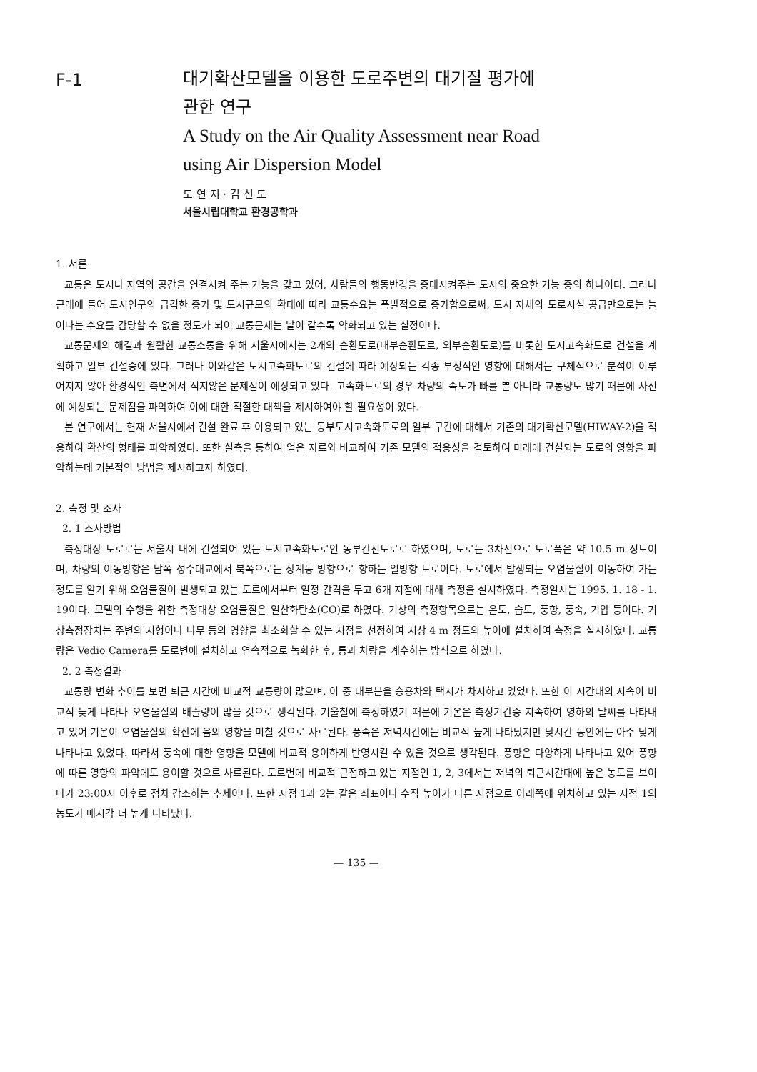F-1
대기확산모델을 이용한 도로주변의 대기질 평가에
관한 연구
A Study on the Air Quality Assessment near Road
using Air Dispersion Model
도 연 지 · 김 신 도
서울시립대학교 환경공학과
1. 서론
교통은 도시나 지역의 공간을 연결시켜 주는 기능을 갖고 있어, 사람들의 행동반경을 증대시켜주는 도시의 중요한 기능 중의 하나이다. 그러나 근래에 들어 도시인구의 급격한 증가 및 도시규모의 확대에 따라 교통수요는 폭발적으로 증가함으로써, 도시 자체의 도로시설 공급만으로는 늘어나는 수요를 감당할 수 없을 정도가 되어 교통문제는 날이 갈수록 악화되고 있는 실정이다.
교통문제의 해결과 원활한 교통소통을 위해 서울시에서는 2개의 순환도로(내부순환도로, 외부순환도로)를 비롯한 도시고속화도로 건설을 계획하고 일부 건설중에 있다. 그러나 이와같은 도시고속화도로의 건설에 따라 예상되는 각종 부정적인 영향에 대해서는 구체적으로 분석이 이루어지지 않아 환경적인 측면에서 적지않은 문제점이 예상되고 있다. 고속화도로의 경우 차량의 속도가 빠를 뿐 아니라 교통량도 많기 때문에 사전에 예상되는 문제점을 파악하여 이에 대한 적절한 대책을 제시하여야 할 필요성이 있다.
본 연구에서는 현재 서울시에서 건설 완료 후 이용되고 있는 동부도시고속화도로의 일부 구간에 대해서 기존의 대기확산모델(HIWAY-2)을 적용하여 확산의 형태를 파악하였다. 또한 실측을 통하여 얻은 자료와 비교하여 기존 모델의 적용성을 검토하여 미래에 건설되는 도로의 영향을 파악하는데 기본적인 방법을 제시하고자 하였다.
2. 측정 및 조사
2. 1 조사방법
측정대상 도로로는 서울시 내에 건설되어 있는 도시고속화도로인 동부간선도로로 하였으며, 도로는 3차선으로 도로폭은 약 10.5 m 정도이며, 차량의 이동방향은 남쪽 성수대교에서 북쪽으로는 상계동 방향으로 향하는 일방향 도로이다. 도로에서 발생되는 오염물질이 이동하여 가는 정도를 알기 위해 오염물질이 발생되고 있는 도로에서부터 일정 간격을 두고 6개 지점에 대해 측정을 실시하였다. 측정일시는 1995. 1. 18 - 1. 19이다. 모델의 수행을 위한 측정대상 오염물질은 일산화탄소(CO)로 하였다. 기상의 측정항목으로는 온도, 습도, 풍향, 풍속, 기압 등이다. 기상측정장치는 주변의 지형이나 나무 등의 영향을 최소화할 수 있는 지점을 선정하여 지상 4 m 정도의 높이에 설치하여 측정을 실시하였다. 교통량은 Vedio Camera를 도로변에 설치하고 연속적으로 녹화한 후, 통과 차량을 계수하는 방식으로 하였다.
2. 2 측정결과
교통량 변화 추이를 보면 퇴근 시간에 비교적 교통량이 많으며, 이 중 대부분을 승용차와 택시가 차지하고 있었다. 또한 이 시간대의 지속이 비교적 늦게 나타나 오염물질의 배출량이 많을 것으로 생각된다. 겨울철에 측정하였기 때문에 기온은 측정기간중 지속하여 영하의 날씨를 나타내고 있어 기온이 오염물질의 확산에 음의 영향을 미칠 것으로 사료된다. 풍속은 저녁시간에는 비교적 높게 나타났지만 낮시간 동안에는 아주 낮게 나타나고 있었다. 따라서 풍속에 대한 영향을 모델에 비교적 용이하게 반영시킬 수 있을 것으로 생각된다. 풍향은 다양하게 나타나고 있어 풍향에 따른 영향의 파악에도 용이할 것으로 사료된다. 도로변에 비교적 근접하고 있는 지점인 1, 2, 3에서는 저녁의 퇴근시간대에 높은 농도를 보이다가 23:00시 이후로 점차 감소하는 추세이다. 또한 지점 1과 2는 같은 좌표이나 수직 높이가 다른 지점으로 아래쪽에 위치하고 있는 지점 1의 농도가 매시각 더 높게 나타났다.
— 135 —